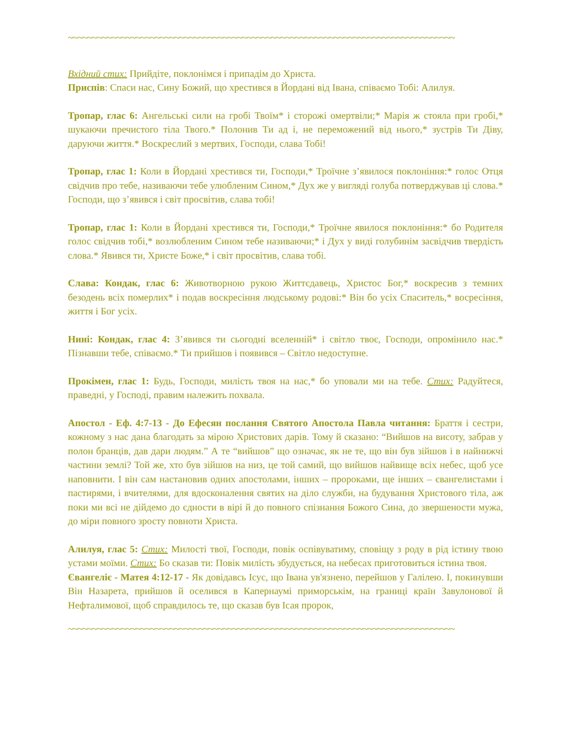~~~~~~~~~~~~~~~~~~~~~~~~~~~~~~~~~~~~~~~~~~~~~~~~~~~~~~~~~~~~~~~~~~~~~~~~~~~~~~~~
Вхідний стих: Прийдіте, поклонімся і припадім до Христа.
Приспів: Спаси нас, Сину Божий, що хрестився в Йордані від Івана, співаємо Тобі: Алилуя.
Тропар, глас 6: Ангельські сили на гробі Твоїм* і сторожі омертвіли;* Марія ж стояла при гробі,* шукаючи пречистого тіла Твого.* Полонив Ти ад і, не переможений від нього,* зустрів Ти Діву, даруючи життя.* Воскреслий з мертвих, Господи, слава Тобі!
Тропар, глас 1: Коли в Йордані хрестився ти, Господи,* Троїчне з’явилося поклоніння:* голос Отця свідчив про тебе, називаючи тебе улюбленим Сином,* Дух же у вигляді голуба потверджував ці слова.* Господи, що з’явився і світ просвітив, слава тобі!
Тропар, глас 1: Коли в Йордані хрестився ти, Господи,* Троїчне явилося поклоніння:* бо Родителя голос свідчив тобі,* возлюбленим Сином тебе називаючи;* і Дух у виді голубинім засвідчив твердість слова.* Явився ти, Христе Боже,* і світ просвітив, слава тобі.
Слава: Кондак, глас 6: Животворною рукою Життєдавець, Христос Бог,* воскресив з темних безодень всіх померлих* і подав воскресіння людському родові:* Він бо усіх Спаситель,* восресіння, життя і Бог усіх.
Нині: Кондак, глас 4: З’явився ти сьогодні вселенній* і світло твоє, Господи, опромінило нас.* Пізнавши тебе, співаємо.* Ти прийшов і появився – Світло недоступне.
Прокімен, глас 1: Будь, Господи, милість твоя на нас,* бо уповали ми на тебе. Стих: Радуйтеся, праведні, у Господі, правим належить похвала.
Апостол - Еф. 4:7-13 - До Ефесян послання Святого Апостола Павла читання: Браття і сестри, кожному з нас дана благодать за мірою Христових дарів. Тому й сказано: “Вийшов на висоту, забрав у полон бранців, дав дари людям.” А те “вийшов” що означає, як не те, що він був зійшов і в найнижчі частини землі? Той же, хто був зійшов на низ, це той самий, що вийшов найвище всіх небес, щоб усе наповнити. І він сам настановив одних апостолами, інших – пророками, ще інших – євангелистами і пастирями, і вчителями, для вдосконалення святих на діло служби, на будування Христового тіла, аж поки ми всі не дійдемо до єдности в вірі й до повного спізнання Божого Сина, до звершености мужа, до міри повного зросту повноти Христа.
Алилуя, глас 5: Стих: Милості твої, Господи, повік оспівуватиму, сповіщу з роду в рід істину твою устами моїми. Стих: Бо сказав ти: Повік милість збудується, на небесах приготовиться істина твоя.
Євангеліє - Матея 4:12-17 - Як довідавсь Ісус, що Івана ув'язнено, перейшов у Галілею. І, покинувши Він Назарета, прийшов й оселився в Капернаумі приморськім, на границі країн Завулонової й Нефталимової, щоб справдилось те, що сказав був Ісая пророк,
~~~~~~~~~~~~~~~~~~~~~~~~~~~~~~~~~~~~~~~~~~~~~~~~~~~~~~~~~~~~~~~~~~~~~~~~~~~~~~~~